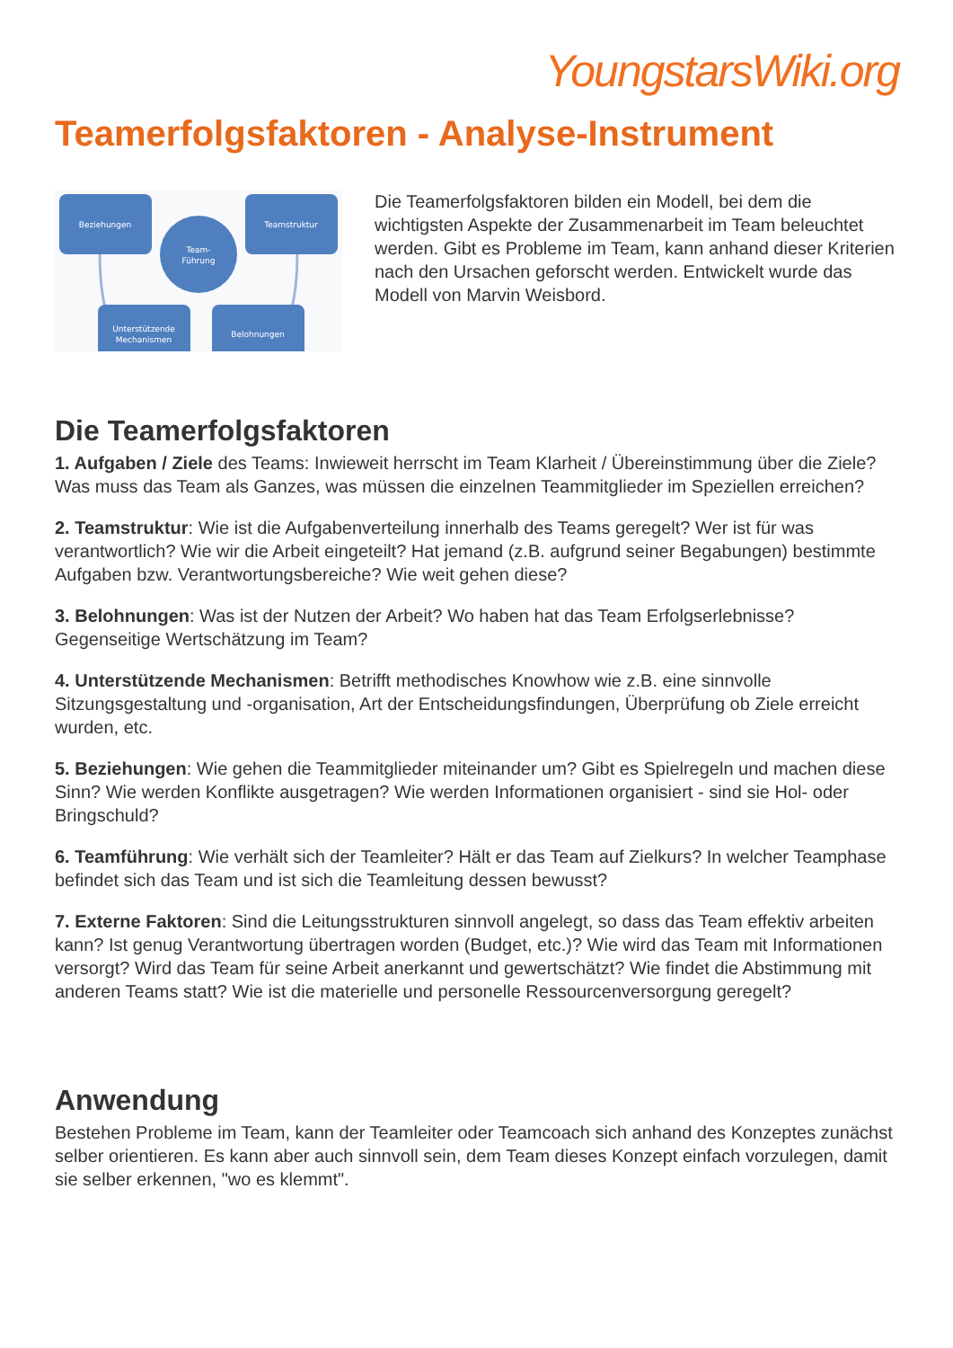YoungstarsWiki.org
Teamerfolgsfaktoren - Analyse-Instrument
Beziehungen
Teamstruktur
Team-
Führung
Unterstützende
Mechanismen
Belohnungen
Die Teamerfolgsfaktoren bilden ein Modell, bei dem die wichtigsten Aspekte der Zusammenarbeit im Team beleuchtet werden. Gibt es Probleme im Team, kann anhand dieser Kriterien nach den Ursachen geforscht werden. Entwickelt wurde das Modell von Marvin Weisbord.
Die Teamerfolgsfaktoren
1. Aufgaben / Ziele des Teams: Inwieweit herrscht im Team Klarheit / Übereinstimmung über die Ziele? Was muss das Team als Ganzes, was müssen die einzelnen Teammitglieder im Speziellen erreichen?
2. Teamstruktur: Wie ist die Aufgabenverteilung innerhalb des Teams geregelt? Wer ist für was verantwortlich? Wie wir die Arbeit eingeteilt? Hat jemand (z.B. aufgrund seiner Begabungen) bestimmte Aufgaben bzw. Verantwortungsbereiche? Wie weit gehen diese?
3. Belohnungen: Was ist der Nutzen der Arbeit? Wo haben hat das Team Erfolgserlebnisse? Gegenseitige Wertschätzung im Team?
4. Unterstützende Mechanismen: Betrifft methodisches Knowhow wie z.B. eine sinnvolle Sitzungsgestaltung und -organisation, Art der Entscheidungsfindungen, Überprüfung ob Ziele erreicht wurden, etc.
5. Beziehungen: Wie gehen die Teammitglieder miteinander um? Gibt es Spielregeln und machen diese Sinn? Wie werden Konflikte ausgetragen? Wie werden Informationen organisiert - sind sie Hol- oder Bringschuld?
6. Teamführung: Wie verhält sich der Teamleiter? Hält er das Team auf Zielkurs? In welcher Teamphase befindet sich das Team und ist sich die Teamleitung dessen bewusst?
7. Externe Faktoren: Sind die Leitungsstrukturen sinnvoll angelegt, so dass das Team effektiv arbeiten kann? Ist genug Verantwortung übertragen worden (Budget, etc.)? Wie wird das Team mit Informationen versorgt? Wird das Team für seine Arbeit anerkannt und gewertschätzt? Wie findet die Abstimmung mit anderen Teams statt? Wie ist die materielle und personelle Ressourcenversorgung geregelt?
Anwendung
Bestehen Probleme im Team, kann der Teamleiter oder Teamcoach sich anhand des Konzeptes zunächst selber orientieren. Es kann aber auch sinnvoll sein, dem Team dieses Konzept einfach vorzulegen, damit sie selber erkennen, "wo es klemmt".